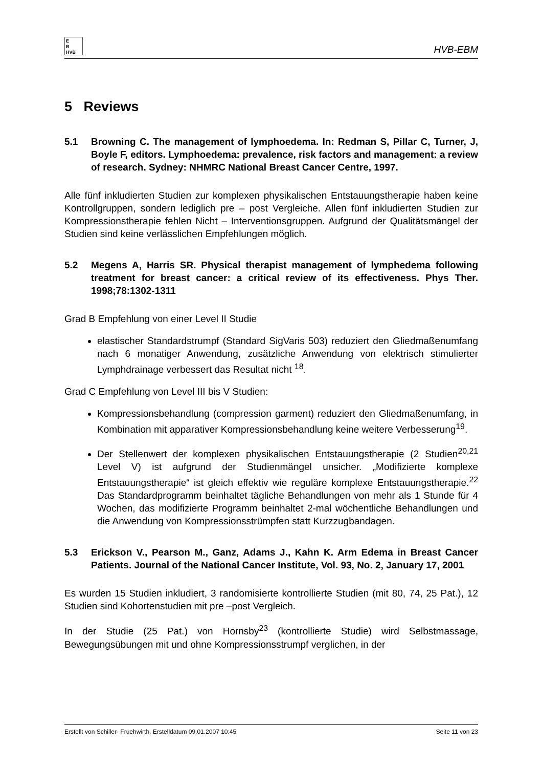E
B
HVB
HVB-EBM
5 Reviews
5.1 Browning C. The management of lymphoedema. In: Redman S, Pillar C, Turner, J, Boyle F, editors. Lymphoedema: prevalence, risk factors and management: a review of research. Sydney: NHMRC National Breast Cancer Centre, 1997.
Alle fünf inkludierten Studien zur komplexen physikalischen Entstauungstherapie haben keine Kontrollgruppen, sondern lediglich pre – post Vergleiche. Allen fünf inkludierten Studien zur Kompressionstherapie fehlen Nicht – Interventionsgruppen. Aufgrund der Qualitätsmängel der Studien sind keine verlässlichen Empfehlungen möglich.
5.2 Megens A, Harris SR. Physical therapist management of lymphedema following treatment for breast cancer: a critical review of its effectiveness. Phys Ther. 1998;78:1302-1311
Grad B Empfehlung von einer Level II Studie
elastischer Standardstrumpf (Standard SigVaris 503) reduziert den Gliedmaßenumfang nach 6 monatiger Anwendung, zusätzliche Anwendung von elektrisch stimulierter Lymphdrainage verbessert das Resultat nicht <sup>18</sup>.
Grad C Empfehlung von Level III bis V Studien:
Kompressionsbehandlung (compression garment) reduziert den Gliedmaßenumfang, in Kombination mit apparativer Kompressionsbehandlung keine weitere Verbesserung<sup>19</sup>.
Der Stellenwert der komplexen physikalischen Entstauungstherapie (2 Studien<sup>20,21</sup> Level V) ist aufgrund der Studienmängel unsicher. „Modifizierte komplexe Entstauungstherapie“ ist gleich effektiv wie reguläre komplexe Entstauungstherapie.<sup>22</sup> Das Standardprogramm beinhaltet tägliche Behandlungen von mehr als 1 Stunde für 4 Wochen, das modifizierte Programm beinhaltet 2-mal wöchentliche Behandlungen und die Anwendung von Kompressionsstrümpfen statt Kurzzugbandagen.
5.3 Erickson V., Pearson M., Ganz, Adams J., Kahn K. Arm Edema in Breast Cancer Patients. Journal of the National Cancer Institute, Vol. 93, No. 2, January 17, 2001
Es wurden 15 Studien inkludiert, 3 randomisierte kontrollierte Studien (mit 80, 74, 25 Pat.), 12 Studien sind Kohortenstudien mit pre –post Vergleich.
In der Studie (25 Pat.) von Hornsby<sup>23</sup> (kontrollierte Studie) wird Selbstmassage, Bewegungsübungen mit und ohne Kompressionsstrumpf verglichen, in der
Erstellt von Schiller- Fruehwirth, Erstelldatum 09.01.2007 10:45 Seite 11 von 23